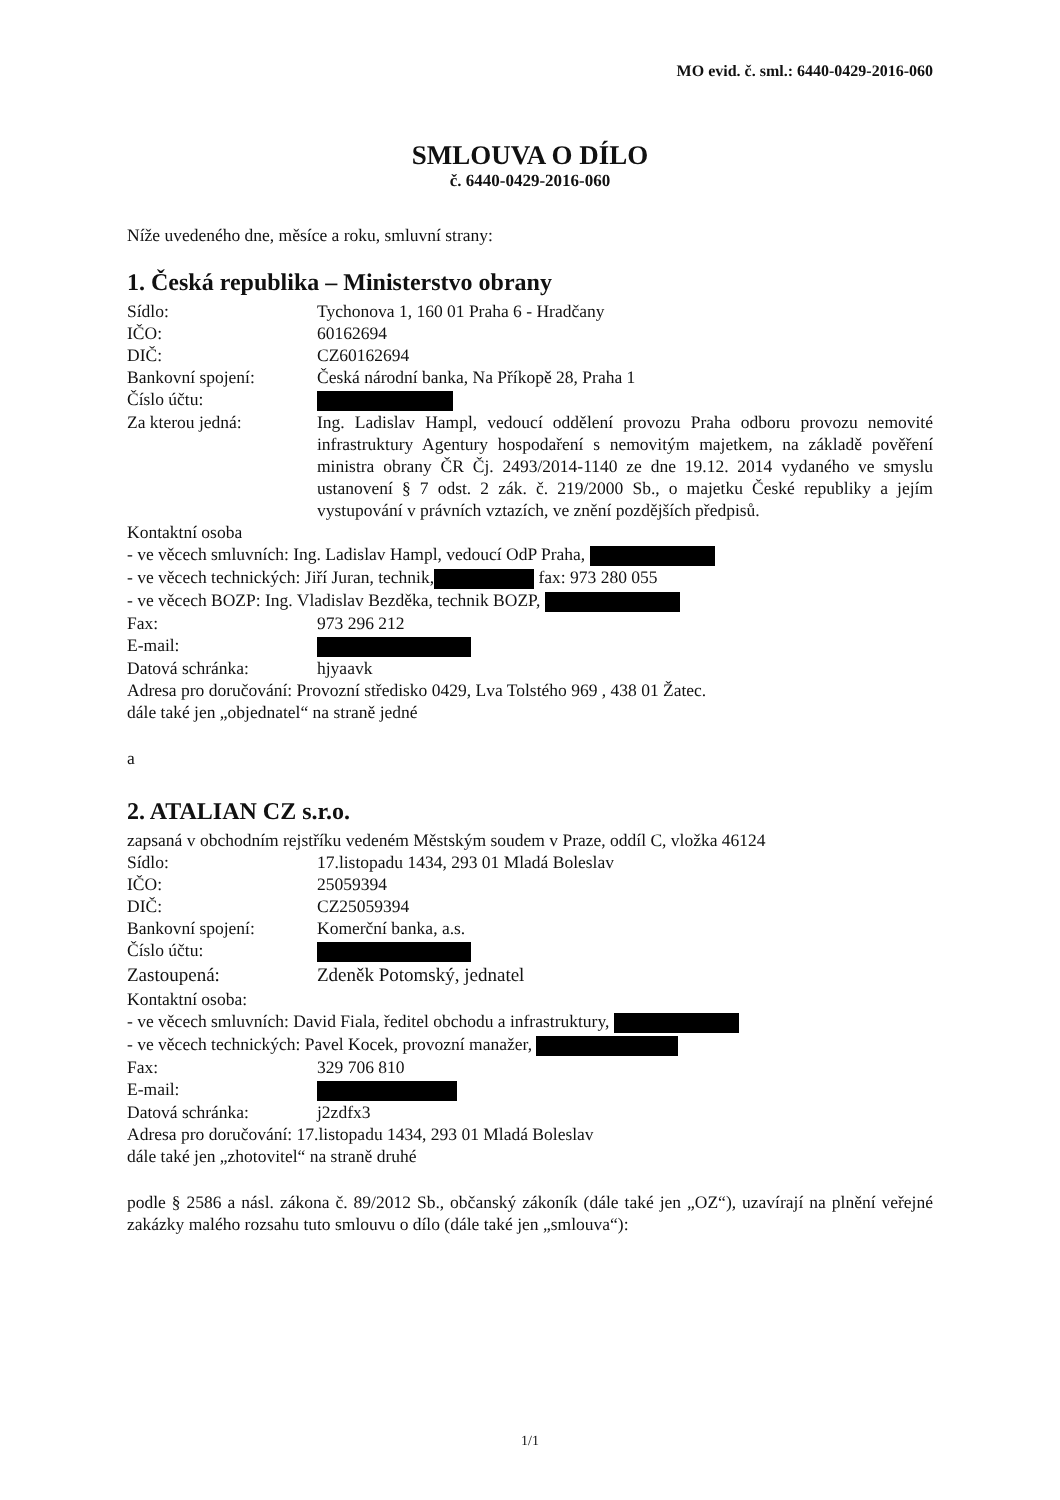MO evid. č. sml.: 6440-0429-2016-060
SMLOUVA O DÍLO
č. 6440-0429-2016-060
Níže uvedeného dne, měsíce a roku, smluvní strany:
1. Česká republika – Ministerstvo obrany
Sídlo: Tychonova 1, 160 01 Praha 6 - Hradčany
IČO: 60162694
DIČ: CZ60162694
Bankovní spojení: Česká národní banka, Na Příkopě 28, Praha 1
Číslo účtu:
Za kterou jedná: Ing. Ladislav Hampl, vedoucí oddělení provozu Praha odboru provozu nemovité infrastruktury Agentury hospodaření s nemovitým majetkem, na základě pověření ministra obrany ČR Čj. 2493/2014-1140 ze dne 19.12. 2014 vydaného ve smyslu ustanovení § 7 odst. 2 zák. č. 219/2000 Sb., o majetku České republiky a jejím vystupování v právních vztazích, ve znění pozdějších předpisů.
Kontaktní osoba
- ve věcech smluvních: Ing. Ladislav Hampl, vedoucí OdP Praha,
- ve věcech technických: Jiří Juran, technik, fax: 973 280 055
- ve věcech BOZP: Ing. Vladislav Bezděka, technik BOZP,
Fax: 973 296 212
E-mail:
Datová schránka: hjyaavk
Adresa pro doručování: Provozní středisko 0429, Lva Tolstého 969 , 438 01 Žatec.
dále také jen „objednatel“ na straně jedné
a
2. ATALIAN CZ s.r.o.
zapsaná v obchodním rejstříku vedeném Městským soudem v Praze, oddíl C, vložka 46124
Sídlo: 17.listopadu 1434, 293 01 Mladá Boleslav
IČO: 25059394
DIČ: CZ25059394
Bankovní spojení: Komerční banka, a.s.
Číslo účtu:
Zastoupená: Zdeněk Potomský, jednatel
Kontaktní osoba:
- ve věcech smluvních: David Fiala, ředitel obchodu a infrastruktury,
- ve věcech technických: Pavel Kocek, provozní manažer,
Fax: 329 706 810
E-mail:
Datová schránka: j2zdfx3
Adresa pro doručování: 17.listopadu 1434, 293 01 Mladá Boleslav
dále také jen „zhotovitel“ na straně druhé
podle § 2586 a násl. zákona č. 89/2012 Sb., občanský zákoník (dále také jen „OZ“), uzavírají na plnění veřejné zakázky malého rozsahu tuto smlouvu o dílo (dále také jen „smlouva“):
1/1